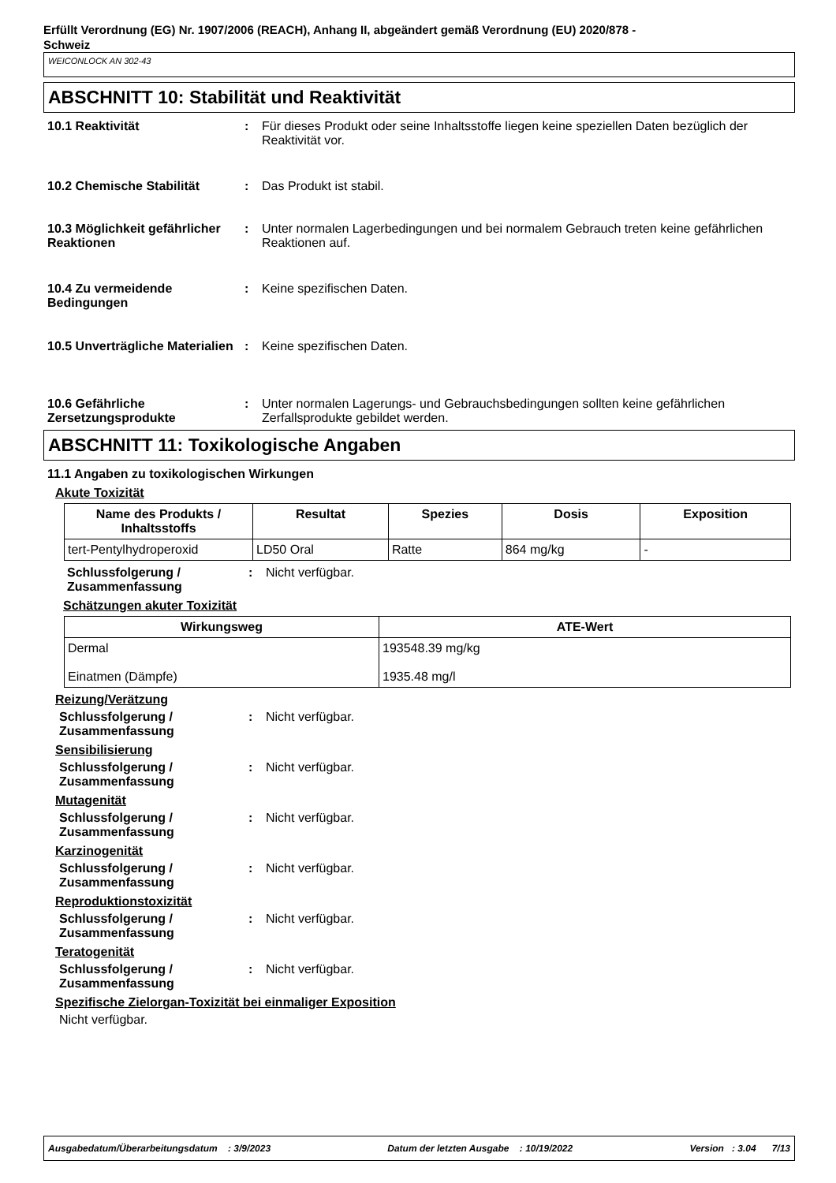Erfüllt Verordnung (EG) Nr. 1907/2006 (REACH), Anhang II, abgeändert gemäß Verordnung (EU) 2020/878 -
Schweiz
WEICONLOCK AN 302-43
ABSCHNITT 10: Stabilität und Reaktivität
10.1 Reaktivität : Für dieses Produkt oder seine Inhaltsstoffe liegen keine speziellen Daten bezüglich der Reaktivität vor.
10.2 Chemische Stabilität : Das Produkt ist stabil.
10.3 Möglichkeit gefährlicher Reaktionen
: Unter normalen Lagerbedingungen und bei normalem Gebrauch treten keine gefährlichen Reaktionen auf.
10.4 Zu vermeidende Bedingungen
: Keine spezifischen Daten.
10.5 Unverträgliche Materialien
: Keine spezifischen Daten.
10.6 Gefährliche Zersetzungsprodukte
: Unter normalen Lagerungs- und Gebrauchsbedingungen sollten keine gefährlichen Zerfallsprodukte gebildet werden.
ABSCHNITT 11: Toxikologische Angaben
11.1 Angaben zu toxikologischen Wirkungen
Akute Toxizität
| Name des Produkts / Inhaltsstoffs | Resultat | Spezies | Dosis | Exposition |
| --- | --- | --- | --- | --- |
| tert-Pentylhydroperoxid | LD50 Oral | Ratte | 864 mg/kg | - |
Schlussfolgerung / Zusammenfassung
: Nicht verfügbar.
Schätzungen akuter Toxizität
| Wirkungsweg | ATE-Wert |
| --- | --- |
| Dermal Einatmen (Dämpfe) | 193548.39 mg/kg 1935.48 mg/l |
Reizung/Verätzung
Schlussfolgerung / Zusammenfassung
: Nicht verfügbar.
Sensibilisierung
Schlussfolgerung / Zusammenfassung
: Nicht verfügbar.
Mutagenität
Schlussfolgerung / Zusammenfassung
: Nicht verfügbar.
Karzinogenität
Schlussfolgerung / Zusammenfassung
: Nicht verfügbar.
Reproduktionstoxizität
Schlussfolgerung / Zusammenfassung
: Nicht verfügbar.
Teratogenität
Schlussfolgerung / Zusammenfassung
: Nicht verfügbar.
Spezifische Zielorgan-Toxizität bei einmaliger Exposition
Nicht verfügbar.
Ausgabedatum/Überarbeitungsdatum : 3/9/2023 Datum der letzten Ausgabe : 10/19/2022 Version : 3.04 7/13